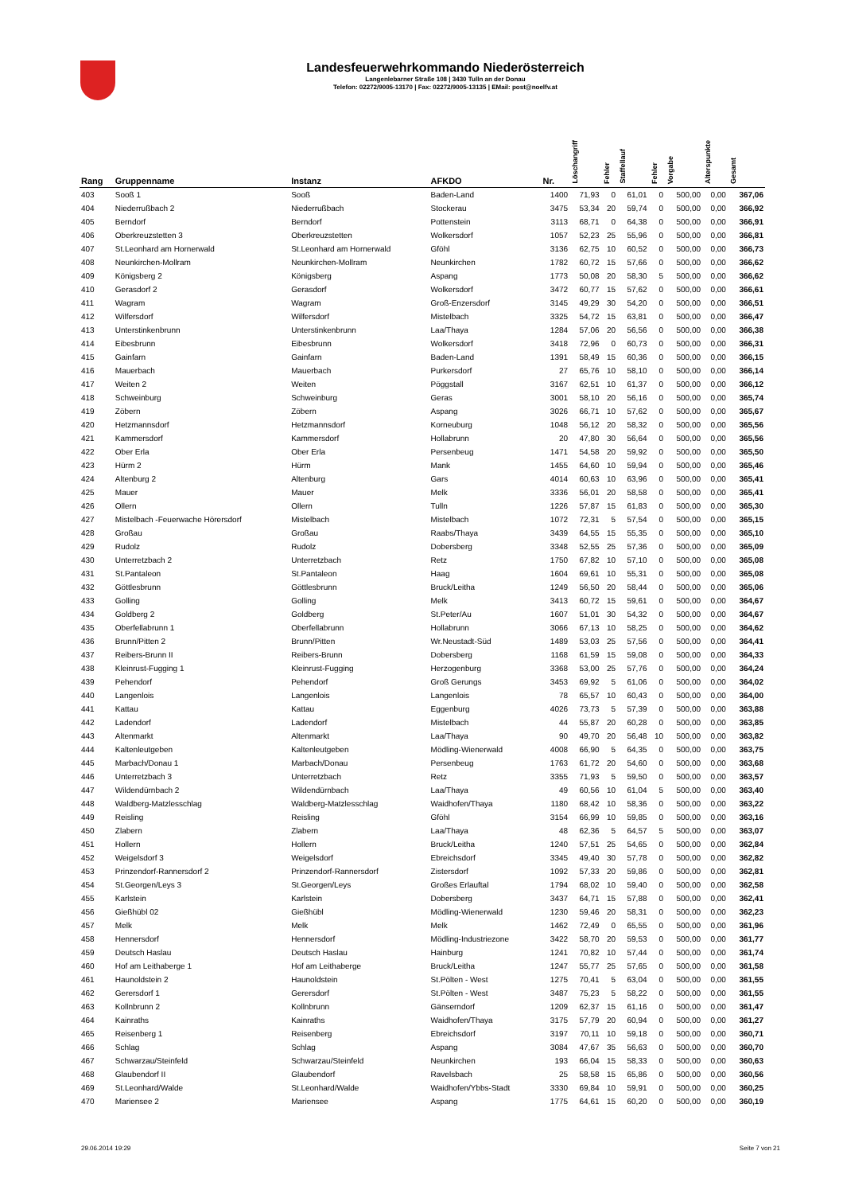Landesfeuerwehrkommando Niederösterreich
Langenlebarner Straße 108 | 3430 Tulln an der Donau
Telefon: 02272/9005-13170 | Fax: 02272/9005-13135 | EMail: post@noelfv.at
| Rang | Gruppenname | Instanz | AFKDO | Nr. | Löschangriff | Fehler | Staffellauf | Fehler | Vorgabe | Alterspunkte | Gesamt |
| --- | --- | --- | --- | --- | --- | --- | --- | --- | --- | --- | --- |
| 403 | Sooß 1 | Sooß | Baden-Land | 1400 | 71,93 | 0 | 61,01 | 0 | 500,00 | 0,00 | 367,06 |
| 404 | Niederrußbach 2 | Niederrußbach | Stockerau | 3475 | 53,34 | 20 | 59,74 | 0 | 500,00 | 0,00 | 366,92 |
| 405 | Berndorf | Berndorf | Pottenstein | 3113 | 68,71 | 0 | 64,38 | 0 | 500,00 | 0,00 | 366,91 |
| 406 | Oberkreuzstetten 3 | Oberkreuzstetten | Wolkersdorf | 1057 | 52,23 | 25 | 55,96 | 0 | 500,00 | 0,00 | 366,81 |
| 407 | St.Leonhard am Hornerwald | St.Leonhard am Hornerwald | Gföhl | 3136 | 62,75 | 10 | 60,52 | 0 | 500,00 | 0,00 | 366,73 |
| 408 | Neunkirchen-Mollram | Neunkirchen-Mollram | Neunkirchen | 1782 | 60,72 | 15 | 57,66 | 0 | 500,00 | 0,00 | 366,62 |
| 409 | Königsberg 2 | Königsberg | Aspang | 1773 | 50,08 | 20 | 58,30 | 5 | 500,00 | 0,00 | 366,62 |
| 410 | Gerasdorf 2 | Gerasdorf | Wolkersdorf | 3472 | 60,77 | 15 | 57,62 | 0 | 500,00 | 0,00 | 366,61 |
| 411 | Wagram | Wagram | Groß-Enzersdorf | 3145 | 49,29 | 30 | 54,20 | 0 | 500,00 | 0,00 | 366,51 |
| 412 | Wilfersdorf | Wilfersdorf | Mistelbach | 3325 | 54,72 | 15 | 63,81 | 0 | 500,00 | 0,00 | 366,47 |
| 413 | Unterstinkenbrunn | Unterstinkenbrunn | Laa/Thaya | 1284 | 57,06 | 20 | 56,56 | 0 | 500,00 | 0,00 | 366,38 |
| 414 | Eibesbrunn | Eibesbrunn | Wolkersdorf | 3418 | 72,96 | 0 | 60,73 | 0 | 500,00 | 0,00 | 366,31 |
| 415 | Gainfarn | Gainfarn | Baden-Land | 1391 | 58,49 | 15 | 60,36 | 0 | 500,00 | 0,00 | 366,15 |
| 416 | Mauerbach | Mauerbach | Purkersdorf | 27 | 65,76 | 10 | 58,10 | 0 | 500,00 | 0,00 | 366,14 |
| 417 | Weiten 2 | Weiten | Pöggstall | 3167 | 62,51 | 10 | 61,37 | 0 | 500,00 | 0,00 | 366,12 |
| 418 | Schweinburg | Schweinburg | Geras | 3001 | 58,10 | 20 | 56,16 | 0 | 500,00 | 0,00 | 365,74 |
| 419 | Zöbern | Zöbern | Aspang | 3026 | 66,71 | 10 | 57,62 | 0 | 500,00 | 0,00 | 365,67 |
| 420 | Hetzmannsdorf | Hetzmannsdorf | Korneuburg | 1048 | 56,12 | 20 | 58,32 | 0 | 500,00 | 0,00 | 365,56 |
| 421 | Kammersdorf | Kammersdorf | Hollabrunn | 20 | 47,80 | 30 | 56,64 | 0 | 500,00 | 0,00 | 365,56 |
| 422 | Ober Erla | Ober Erla | Persenbeug | 1471 | 54,58 | 20 | 59,92 | 0 | 500,00 | 0,00 | 365,50 |
| 423 | Hürm 2 | Hürm | Mank | 1455 | 64,60 | 10 | 59,94 | 0 | 500,00 | 0,00 | 365,46 |
| 424 | Altenburg 2 | Altenburg | Gars | 4014 | 60,63 | 10 | 63,96 | 0 | 500,00 | 0,00 | 365,41 |
| 425 | Mauer | Mauer | Melk | 3336 | 56,01 | 20 | 58,58 | 0 | 500,00 | 0,00 | 365,41 |
| 426 | Ollern | Ollern | Tulln | 1226 | 57,87 | 15 | 61,83 | 0 | 500,00 | 0,00 | 365,30 |
| 427 | Mistelbach -Feuerwache Hörersdorf | Mistelbach | Mistelbach | 1072 | 72,31 | 5 | 57,54 | 0 | 500,00 | 0,00 | 365,15 |
| 428 | Großau | Großau | Raabs/Thaya | 3439 | 64,55 | 15 | 55,35 | 0 | 500,00 | 0,00 | 365,10 |
| 429 | Rudolz | Rudolz | Dobersberg | 3348 | 52,55 | 25 | 57,36 | 0 | 500,00 | 0,00 | 365,09 |
| 430 | Unterretzbach 2 | Unterretzbach | Retz | 1750 | 67,82 | 10 | 57,10 | 0 | 500,00 | 0,00 | 365,08 |
| 431 | St.Pantaleon | St.Pantaleon | Haag | 1604 | 69,61 | 10 | 55,31 | 0 | 500,00 | 0,00 | 365,08 |
| 432 | Göttlesbrunn | Göttlesbrunn | Bruck/Leitha | 1249 | 56,50 | 20 | 58,44 | 0 | 500,00 | 0,00 | 365,06 |
| 433 | Golling | Golling | Melk | 3413 | 60,72 | 15 | 59,61 | 0 | 500,00 | 0,00 | 364,67 |
| 434 | Goldberg 2 | Goldberg | St.Peter/Au | 1607 | 51,01 | 30 | 54,32 | 0 | 500,00 | 0,00 | 364,67 |
| 435 | Oberfellabrunn 1 | Oberfellabrunn | Hollabrunn | 3066 | 67,13 | 10 | 58,25 | 0 | 500,00 | 0,00 | 364,62 |
| 436 | Brunn/Pitten 2 | Brunn/Pitten | Wr.Neustadt-Süd | 1489 | 53,03 | 25 | 57,56 | 0 | 500,00 | 0,00 | 364,41 |
| 437 | Reibers-Brunn II | Reibers-Brunn | Dobersberg | 1168 | 61,59 | 15 | 59,08 | 0 | 500,00 | 0,00 | 364,33 |
| 438 | Kleinrust-Fugging 1 | Kleinrust-Fugging | Herzogenburg | 3368 | 53,00 | 25 | 57,76 | 0 | 500,00 | 0,00 | 364,24 |
| 439 | Pehendorf | Pehendorf | Groß Gerungs | 3453 | 69,92 | 5 | 61,06 | 0 | 500,00 | 0,00 | 364,02 |
| 440 | Langenlois | Langenlois | Langenlois | 78 | 65,57 | 10 | 60,43 | 0 | 500,00 | 0,00 | 364,00 |
| 441 | Kattau | Kattau | Eggenburg | 4026 | 73,73 | 5 | 57,39 | 0 | 500,00 | 0,00 | 363,88 |
| 442 | Ladendorf | Ladendorf | Mistelbach | 44 | 55,87 | 20 | 60,28 | 0 | 500,00 | 0,00 | 363,85 |
| 443 | Altenmarkt | Altenmarkt | Laa/Thaya | 90 | 49,70 | 20 | 56,48 | 10 | 500,00 | 0,00 | 363,82 |
| 444 | Kaltenleutgeben | Kaltenleutgeben | Mödling-Wienerwald | 4008 | 66,90 | 5 | 64,35 | 0 | 500,00 | 0,00 | 363,75 |
| 445 | Marbach/Donau 1 | Marbach/Donau | Persenbeug | 1763 | 61,72 | 20 | 54,60 | 0 | 500,00 | 0,00 | 363,68 |
| 446 | Unterretzbach 3 | Unterretzbach | Retz | 3355 | 71,93 | 5 | 59,50 | 0 | 500,00 | 0,00 | 363,57 |
| 447 | Wildendürnbach 2 | Wildendürnbach | Laa/Thaya | 49 | 60,56 | 10 | 61,04 | 5 | 500,00 | 0,00 | 363,40 |
| 448 | Waldberg-Matzlesschlag | Waldberg-Matzlesschlag | Waidhofen/Thaya | 1180 | 68,42 | 10 | 58,36 | 0 | 500,00 | 0,00 | 363,22 |
| 449 | Reisling | Reisling | Gföhl | 3154 | 66,99 | 10 | 59,85 | 0 | 500,00 | 0,00 | 363,16 |
| 450 | Zlabern | Zlabern | Laa/Thaya | 48 | 62,36 | 5 | 64,57 | 5 | 500,00 | 0,00 | 363,07 |
| 451 | Hollern | Hollern | Bruck/Leitha | 1240 | 57,51 | 25 | 54,65 | 0 | 500,00 | 0,00 | 362,84 |
| 452 | Weigelsdorf 3 | Weigelsdorf | Ebreichsdorf | 3345 | 49,40 | 30 | 57,78 | 0 | 500,00 | 0,00 | 362,82 |
| 453 | Prinzendorf-Rannersdorf 2 | Prinzendorf-Rannersdorf | Zistersdorf | 1092 | 57,33 | 20 | 59,86 | 0 | 500,00 | 0,00 | 362,81 |
| 454 | St.Georgen/Leys 3 | St.Georgen/Leys | Großes Erlauftal | 1794 | 68,02 | 10 | 59,40 | 0 | 500,00 | 0,00 | 362,58 |
| 455 | Karlstein | Karlstein | Dobersberg | 3437 | 64,71 | 15 | 57,88 | 0 | 500,00 | 0,00 | 362,41 |
| 456 | Gießhübl 02 | Gießhübl | Mödling-Wienerwald | 1230 | 59,46 | 20 | 58,31 | 0 | 500,00 | 0,00 | 362,23 |
| 457 | Melk | Melk | Melk | 1462 | 72,49 | 0 | 65,55 | 0 | 500,00 | 0,00 | 361,96 |
| 458 | Hennersdorf | Hennersdorf | Mödling-Industriezone | 3422 | 58,70 | 20 | 59,53 | 0 | 500,00 | 0,00 | 361,77 |
| 459 | Deutsch Haslau | Deutsch Haslau | Hainburg | 1241 | 70,82 | 10 | 57,44 | 0 | 500,00 | 0,00 | 361,74 |
| 460 | Hof am Leithaberge 1 | Hof am Leithaberge | Bruck/Leitha | 1247 | 55,77 | 25 | 57,65 | 0 | 500,00 | 0,00 | 361,58 |
| 461 | Haunoldstein 2 | Haunoldstein | St.Pölten - West | 1275 | 70,41 | 5 | 63,04 | 0 | 500,00 | 0,00 | 361,55 |
| 462 | Gerersdorf 1 | Gerersdorf | St.Pölten - West | 3487 | 75,23 | 5 | 58,22 | 0 | 500,00 | 0,00 | 361,55 |
| 463 | Kollnbrunn 2 | Kollnbrunn | Gänserndorf | 1209 | 62,37 | 15 | 61,16 | 0 | 500,00 | 0,00 | 361,47 |
| 464 | Kainraths | Kainraths | Waidhofen/Thaya | 3175 | 57,79 | 20 | 60,94 | 0 | 500,00 | 0,00 | 361,27 |
| 465 | Reisenberg 1 | Reisenberg | Ebreichsdorf | 3197 | 70,11 | 10 | 59,18 | 0 | 500,00 | 0,00 | 360,71 |
| 466 | Schlag | Schlag | Aspang | 3084 | 47,67 | 35 | 56,63 | 0 | 500,00 | 0,00 | 360,70 |
| 467 | Schwarzau/Steinfeld | Schwarzau/Steinfeld | Neunkirchen | 193 | 66,04 | 15 | 58,33 | 0 | 500,00 | 0,00 | 360,63 |
| 468 | Glaubendorf II | Glaubendorf | Ravelsbach | 25 | 58,58 | 15 | 65,86 | 0 | 500,00 | 0,00 | 360,56 |
| 469 | St.Leonhard/Walde | St.Leonhard/Walde | Waidhofen/Ybbs-Stadt | 3330 | 69,84 | 10 | 59,91 | 0 | 500,00 | 0,00 | 360,25 |
| 470 | Mariensee 2 | Mariensee | Aspang | 1775 | 64,61 | 15 | 60,20 | 0 | 500,00 | 0,00 | 360,19 |
29.06.2014 19:29 Seite 7 von 21